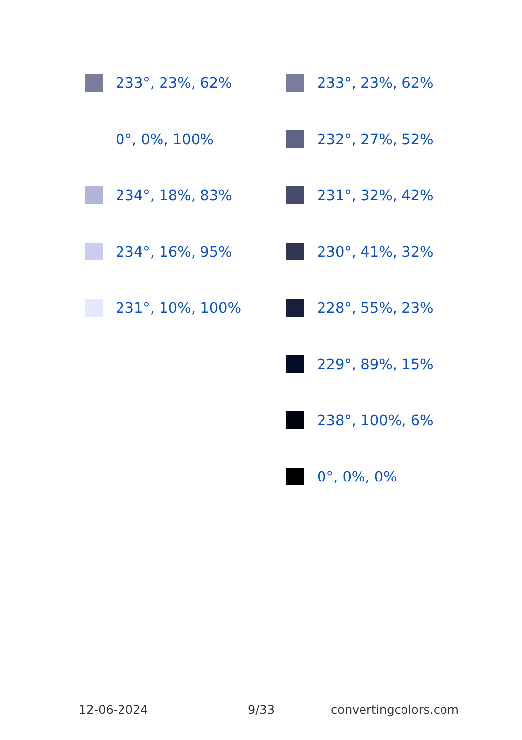233°, 23%, 62%
0°, 0%, 100%
234°, 18%, 83%
234°, 16%, 95%
231°, 10%, 100%
233°, 23%, 62%
232°, 27%, 52%
231°, 32%, 42%
230°, 41%, 32%
228°, 55%, 23%
229°, 89%, 15%
238°, 100%, 6%
0°, 0%, 0%
12-06-2024 9/33 convertingcolors.com